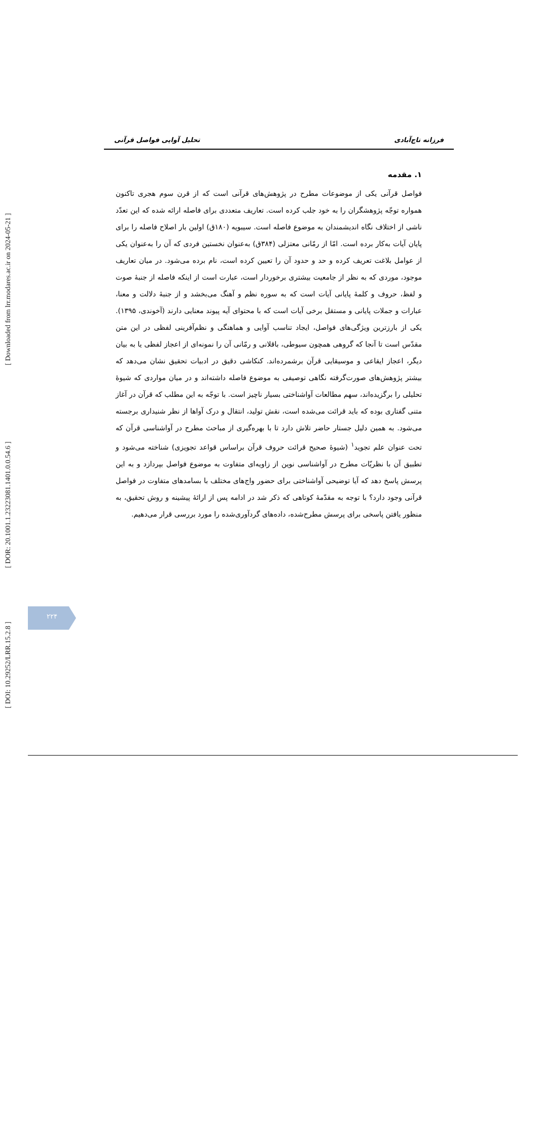فرزانه تاج‌آبادی تحلیل آوایی فواصل قرآنی
۱. مقدمه
فواصل قرآنی یکی از موضوعات مطرح در پژوهش‌های قرآنی است که از قرن سوم هجری تاکنون همواره توجّه پژوهشگران را به خود جلب کرده است. تعاریف متعددی برای فاصله ارائه شده که این تعدّد ناشی از اختلاف نگاه اندیشمندان به موضوع فاصله است. سیبویه (۱۸۰ق) اولین بار اصلاح فاصله را برای پایان آیات به‌کار برده است. امّا از رمّانی معتزلی (۳۸۴ق) به‌عنوان نخستین فردی که آن را به‌عنوان یکی از عوامل بلاغت تعریف کرده و حد و حدود آن را تعیین کرده است، نام برده می‌شود. در میان تعاریف موجود، موردی که به نظر از جامعیت بیشتری برخوردار است، عبارت است از اینکه فاصله از جنبهٔ صوت و لفظ، حروف و کلمهٔ پایانی آیات است که به سوره نظم و آهنگ می‌بخشد و از جنبهٔ دلالت و معنا، عبارات و جملات پایانی و مستقل برخی آیات است که با محتوای آیه پیوند معنایی دارند (آخوندی، ۱۳۹۵). یکی از بارزترین ویژگی‌های فواصل، ایجاد تناسب آوایی و هماهنگی و نظم‌آفرینی لفظی در این متن مقدّس است تا آنجا که گروهی همچون سیوطی، باقلانی و رمّانی آن را نمونه‌ای از اعجاز لفظی یا به بیان دیگر، اعجاز ایقاعی و موسیقایی قرآن برشمرده‌اند. کنکاشی دقیق در ادبیات تحقیق نشان می‌دهد که بیشتر پژوهش‌های صورت‌گرفته نگاهی توصیفی به موضوع فاصله داشته‌اند و در میان مواردی که شیوهٔ تحلیلی را برگزیده‌اند، سهم مطالعات آواشناختی بسیار ناچیز است. با توجّه به این مطلب که قرآن در آغاز متنی گفتاری بوده که باید قرائت می‌شده است، نقش تولید، انتقال و درک آواها از نظر شنیداری برجسته می‌شود. به همین دلیل جستار حاضر تلاش دارد تا با بهره‌گیری از مباحث مطرح در آواشناسی قرآن که تحت عنوان علم تجوید<sup>۱</sup> (شیوهٔ صحیح قرائت حروف قرآن براساس قواعد تجویزی) شناخته می‌شود و تطبیق آن با نظریّات مطرح در آواشناسی نوین از زاویه‌ای متفاوت به موضوع فواصل بپردازد و به این پرسش پاسخ دهد که آیا توضیحی آواشناختی برای حضور واج‌های مختلف با بسامدهای متفاوت در فواصل قرآنی وجود دارد؟ با توجه به مقدّمهٔ کوتاهی که ذکر شد در ادامه پس از ارائهٔ پیشینه و روش تحقیق، به منظور یافتن پاسخی برای پرسش مطرح‌شده، داده‌های گردآوری‌شده را مورد بررسی قرار می‌دهیم.
[ Downloaded from lrr.modares.ac.ir on 2024-05-21 ]
[ DOR: 20.1001.1.23223081.1401.0.0.54.6 ]
[ DOI: 10.29252/LRR.15.2.8 ]
۲۲۴